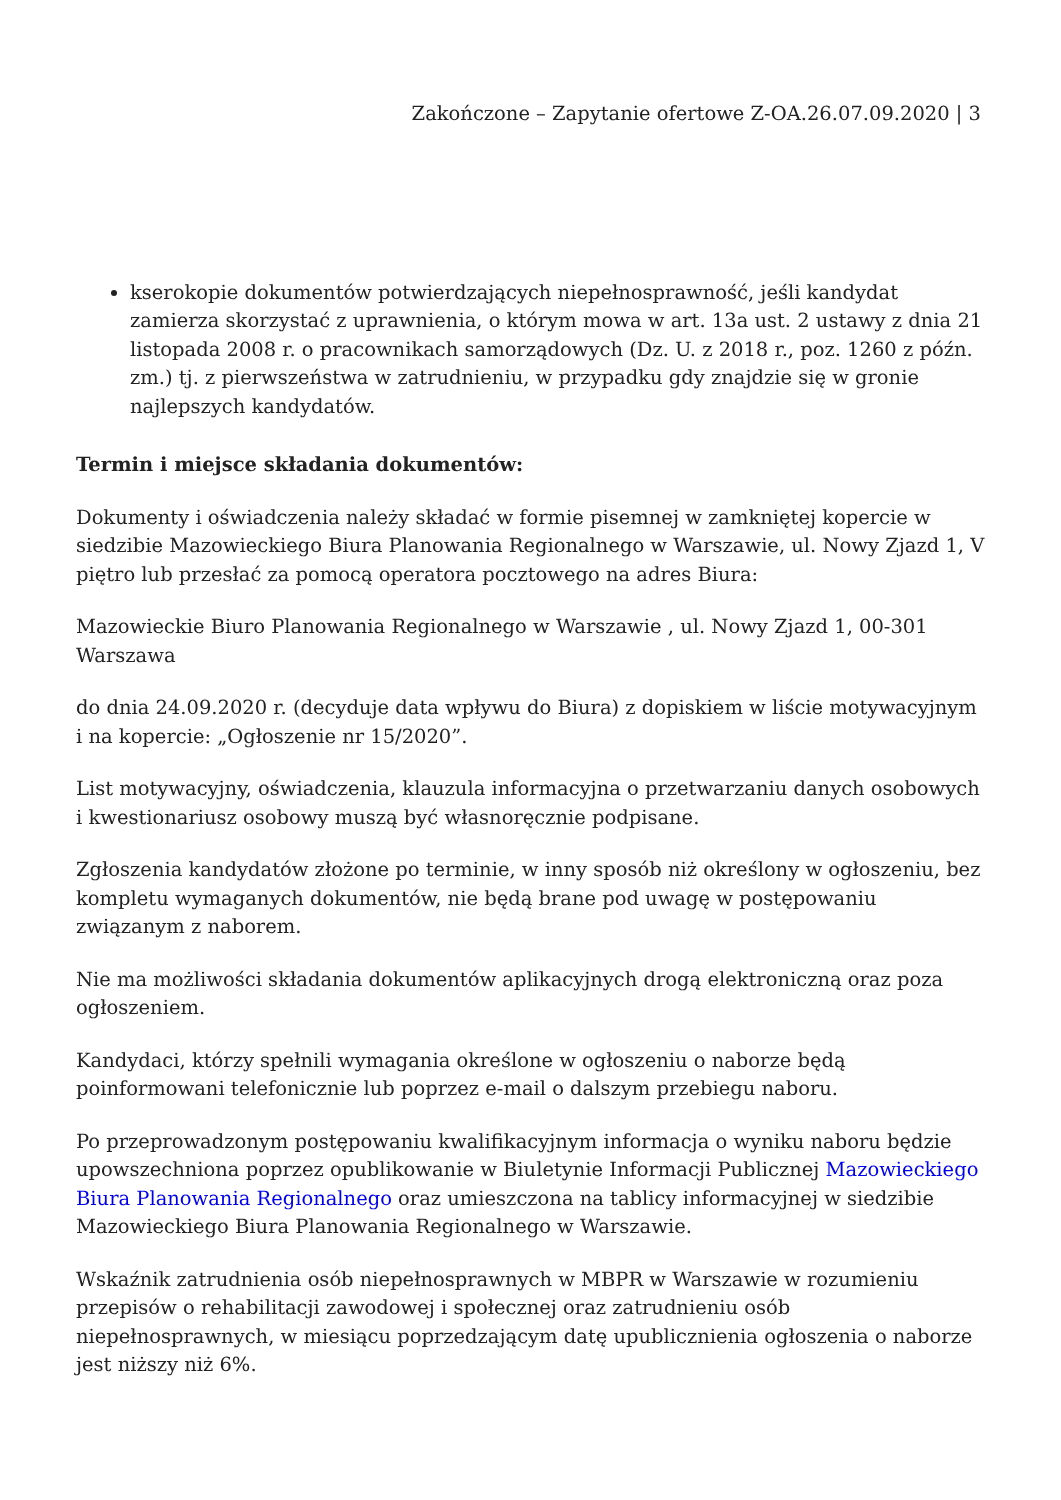Zakończone – Zapytanie ofertowe Z-OA.26.07.09.2020 | 3
kserokopie dokumentów potwierdzających niepełnosprawność, jeśli kandydat zamierza skorzystać z uprawnienia, o którym mowa w art. 13a ust. 2 ustawy z dnia 21 listopada 2008 r. o pracownikach samorządowych (Dz. U. z 2018 r., poz. 1260 z późn. zm.) tj. z pierwszeństwa w zatrudnieniu, w przypadku gdy znajdzie się w gronie najlepszych kandydatów.
Termin i miejsce składania dokumentów:
Dokumenty i oświadczenia należy składać w formie pisemnej w zamkniętej kopercie w siedzibie Mazowieckiego Biura Planowania Regionalnego w Warszawie, ul. Nowy Zjazd 1, V piętro lub przesłać za pomocą operatora pocztowego na adres Biura:
Mazowieckie Biuro Planowania Regionalnego w Warszawie , ul. Nowy Zjazd 1, 00-301 Warszawa
do dnia 24.09.2020 r. (decyduje data wpływu do Biura) z dopiskiem w liście motywacyjnym i na kopercie: „Ogłoszenie nr 15/2020”.
List motywacyjny, oświadczenia, klauzula informacyjna o przetwarzaniu danych osobowych i kwestionariusz osobowy muszą być własnoręcznie podpisane.
Zgłoszenia kandydatów złożone po terminie, w inny sposób niż określony w ogłoszeniu, bez kompletu wymaganych dokumentów, nie będą brane pod uwagę w postępowaniu związanym z naborem.
Nie ma możliwości składania dokumentów aplikacyjnych drogą elektroniczną oraz poza ogłoszeniem.
Kandydaci, którzy spełnili wymagania określone w ogłoszeniu o naborze będą poinformowani telefonicznie lub poprzez e-mail o dalszym przebiegu naboru.
Po przeprowadzonym postępowaniu kwalifikacyjnym informacja o wyniku naboru będzie upowszechniona poprzez opublikowanie w Biuletynie Informacji Publicznej Mazowieckiego Biura Planowania Regionalnego oraz umieszczona na tablicy informacyjnej w siedzibie Mazowieckiego Biura Planowania Regionalnego w Warszawie.
Wskaźnik zatrudnienia osób niepełnosprawnych w MBPR w Warszawie w rozumieniu przepisów o rehabilitacji zawodowej i społecznej oraz zatrudnieniu osób niepełnosprawnych, w miesiącu poprzedzającym datę upublicznienia ogłoszenia o naborze jest niższy niż 6%.